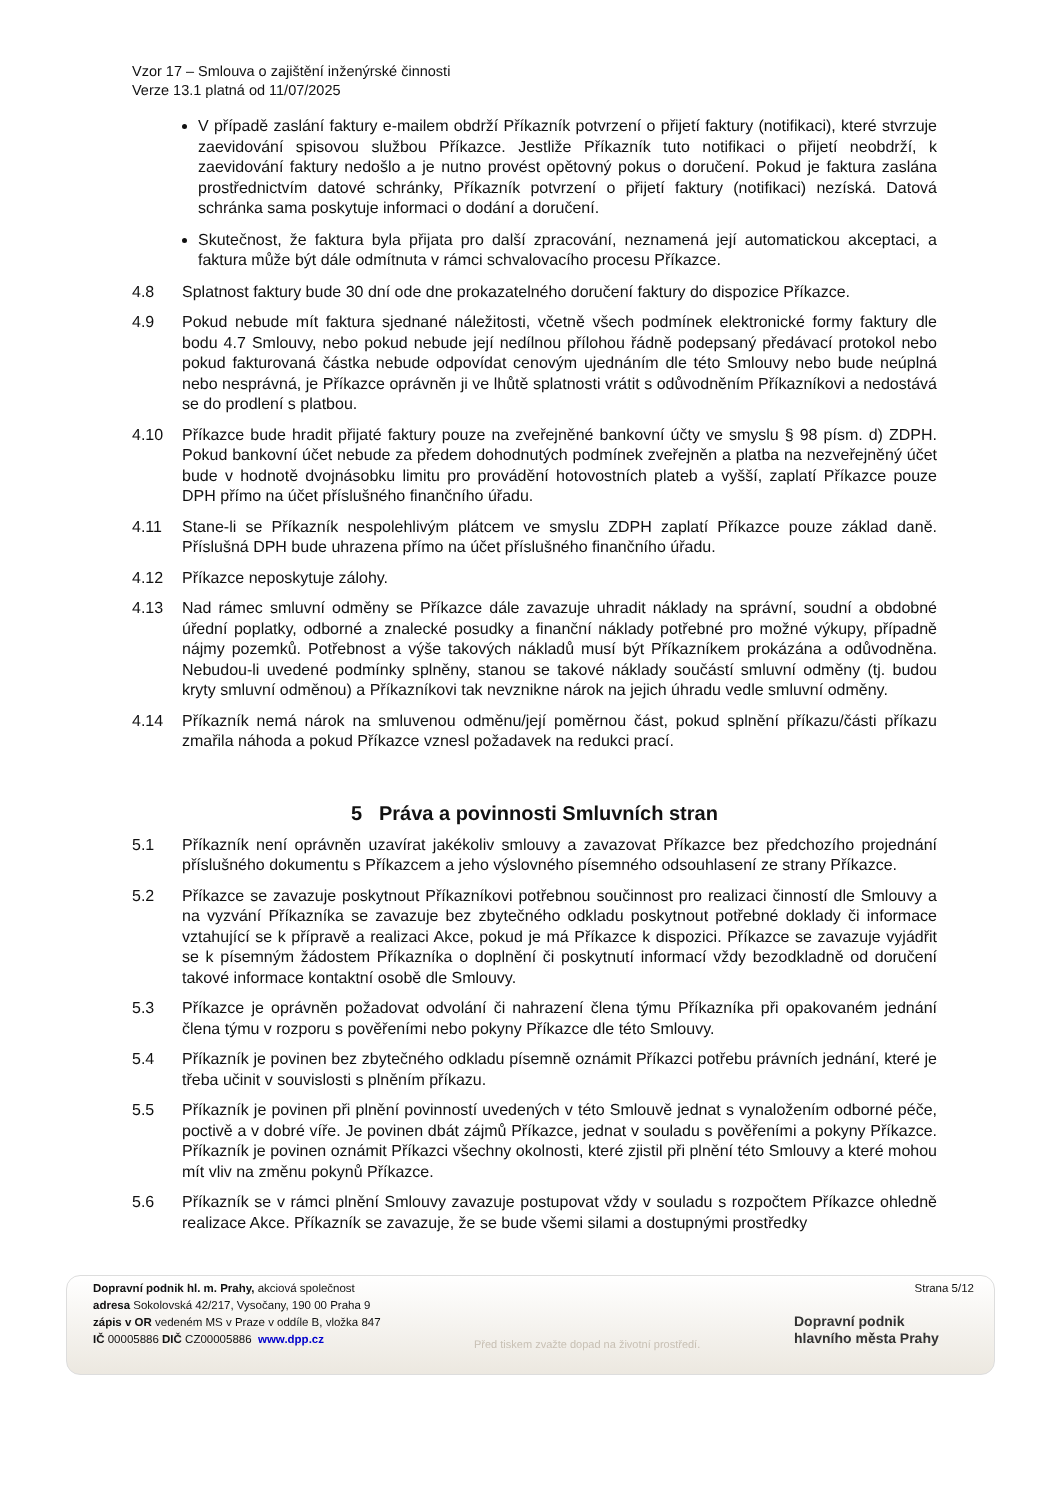Vzor 17 – Smlouva o zajištění inženýrské činnosti
Verze 13.1 platná od 11/07/2025
V případě zaslání faktury e-mailem obdrží Příkazník potvrzení o přijetí faktury (notifikaci), které stvrzuje zaevidování spisovou službou Příkazce. Jestliže Příkazník tuto notifikaci o přijetí neobdrží, k zaevidování faktury nedošlo a je nutno provést opětovný pokus o doručení. Pokud je faktura zaslána prostřednictvím datové schránky, Příkazník potvrzení o přijetí faktury (notifikaci) nezíská. Datová schránka sama poskytuje informaci o dodání a doručení.
Skutečnost, že faktura byla přijata pro další zpracování, neznamená její automatickou akceptaci, a faktura může být dále odmítnuta v rámci schvalovacího procesu Příkazce.
4.8 Splatnost faktury bude 30 dní ode dne prokazatelného doručení faktury do dispozice Příkazce.
4.9 Pokud nebude mít faktura sjednané náležitosti, včetně všech podmínek elektronické formy faktury dle bodu 4.7 Smlouvy, nebo pokud nebude její nedílnou přílohou řádně podepsaný předávací protokol nebo pokud fakturovaná částka nebude odpovídat cenovým ujednáním dle této Smlouvy nebo bude neúplná nebo nesprávná, je Příkazce oprávněn ji ve lhůtě splatnosti vrátit s odůvodněním Příkazníkovi a nedostává se do prodlení s platbou.
4.10 Příkazce bude hradit přijaté faktury pouze na zveřejněné bankovní účty ve smyslu § 98 písm. d) ZDPH. Pokud bankovní účet nebude za předem dohodnutých podmínek zveřejněn a platba na nezveřejněný účet bude v hodnotě dvojnásobku limitu pro provádění hotovostních plateb a vyšší, zaplatí Příkazce pouze DPH přímo na účet příslušného finančního úřadu.
4.11 Stane-li se Příkazník nespolehlivým plátcem ve smyslu ZDPH zaplatí Příkazce pouze základ daně. Příslušná DPH bude uhrazena přímo na účet příslušného finančního úřadu.
4.12 Příkazce neposkytuje zálohy.
4.13 Nad rámec smluvní odměny se Příkazce dále zavazuje uhradit náklady na správní, soudní a obdobné úřední poplatky, odborné a znalecké posudky a finanční náklady potřebné pro možné výkupy, případně nájmy pozemků. Potřebnost a výše takových nákladů musí být Příkazníkem prokázána a odůvodněna. Nebudou-li uvedené podmínky splněny, stanou se takové náklady součástí smluvní odměny (tj. budou kryty smluvní odměnou) a Příkazníkovi tak nevznikne nárok na jejich úhradu vedle smluvní odměny.
4.14 Příkazník nemá nárok na smluvenou odměnu/její poměrnou část, pokud splnění příkazu/části příkazu zmařila náhoda a pokud Příkazce vznesl požadavek na redukci prací.
5 Práva a povinnosti Smluvních stran
5.1 Příkazník není oprávněn uzavírat jakékoliv smlouvy a zavazovat Příkazce bez předchozího projednání příslušného dokumentu s Příkazcem a jeho výslovného písemného odsouhlasení ze strany Příkazce.
5.2 Příkazce se zavazuje poskytnout Příkazníkovi potřebnou součinnost pro realizaci činností dle Smlouvy a na vyzvání Příkazníka se zavazuje bez zbytečného odkladu poskytnout potřebné doklady či informace vztahující se k přípravě a realizaci Akce, pokud je má Příkazce k dispozici. Příkazce se zavazuje vyjádřit se k písemným žádostem Příkazníka o doplnění či poskytnutí informací vždy bezodkladně od doručení takové informace kontaktní osobě dle Smlouvy.
5.3 Příkazce je oprávněn požadovat odvolání či nahrazení člena týmu Příkazníka při opakovaném jednání člena týmu v rozporu s pověřeními nebo pokyny Příkazce dle této Smlouvy.
5.4 Příkazník je povinen bez zbytečného odkladu písemně oznámit Příkazci potřebu právních jednání, které je třeba učinit v souvislosti s plněním příkazu.
5.5 Příkazník je povinen při plnění povinností uvedených v této Smlouvě jednat s vynaložením odborné péče, poctivě a v dobré víře. Je povinen dbát zájmů Příkazce, jednat v souladu s pověřeními a pokyny Příkazce. Příkazník je povinen oznámit Příkazci všechny okolnosti, které zjistil při plnění této Smlouvy a které mohou mít vliv na změnu pokynů Příkazce.
5.6 Příkazník se v rámci plnění Smlouvy zavazuje postupovat vždy v souladu s rozpočtem Příkazce ohledně realizace Akce. Příkazník se zavazuje, že se bude všemi silami a dostupnými prostředky
Dopravní podnik hl. m. Prahy, akciová společnost
adresa Sokolovská 42/217, Vysočany, 190 00 Praha 9
zápis v OR vedeném MS v Praze v oddíle B, vložka 847
IČ 00005886 DIČ CZ00005886 www.dpp.cz
Před tiskem zvažte dopad na životní prostředí.
Strana 5/12
Dopravní podnik
hlavního města Prahy